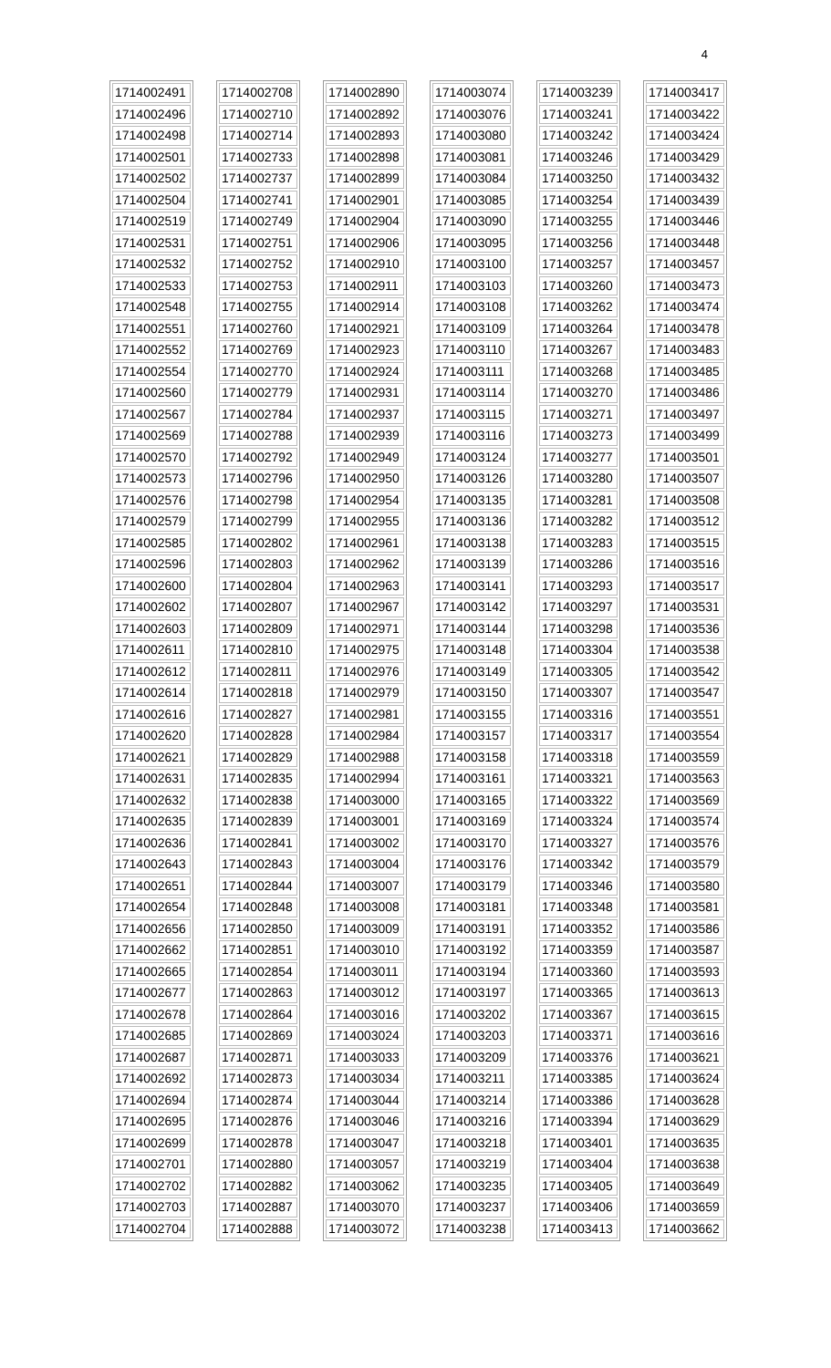4
| 1714002491 |
| 1714002496 |
| 1714002498 |
| 1714002501 |
| 1714002502 |
| 1714002504 |
| 1714002519 |
| 1714002531 |
| 1714002532 |
| 1714002533 |
| 1714002548 |
| 1714002551 |
| 1714002552 |
| 1714002554 |
| 1714002560 |
| 1714002567 |
| 1714002569 |
| 1714002570 |
| 1714002573 |
| 1714002576 |
| 1714002579 |
| 1714002585 |
| 1714002596 |
| 1714002600 |
| 1714002602 |
| 1714002603 |
| 1714002611 |
| 1714002612 |
| 1714002614 |
| 1714002616 |
| 1714002620 |
| 1714002621 |
| 1714002631 |
| 1714002632 |
| 1714002635 |
| 1714002636 |
| 1714002643 |
| 1714002651 |
| 1714002654 |
| 1714002656 |
| 1714002662 |
| 1714002665 |
| 1714002677 |
| 1714002678 |
| 1714002685 |
| 1714002687 |
| 1714002692 |
| 1714002694 |
| 1714002695 |
| 1714002699 |
| 1714002701 |
| 1714002702 |
| 1714002703 |
| 1714002704 |
| 1714002708 |
| 1714002710 |
| 1714002714 |
| 1714002733 |
| 1714002737 |
| 1714002741 |
| 1714002749 |
| 1714002751 |
| 1714002752 |
| 1714002753 |
| 1714002755 |
| 1714002760 |
| 1714002769 |
| 1714002770 |
| 1714002779 |
| 1714002784 |
| 1714002788 |
| 1714002792 |
| 1714002796 |
| 1714002798 |
| 1714002799 |
| 1714002802 |
| 1714002803 |
| 1714002804 |
| 1714002807 |
| 1714002809 |
| 1714002810 |
| 1714002811 |
| 1714002818 |
| 1714002827 |
| 1714002828 |
| 1714002829 |
| 1714002835 |
| 1714002838 |
| 1714002839 |
| 1714002841 |
| 1714002843 |
| 1714002844 |
| 1714002848 |
| 1714002850 |
| 1714002851 |
| 1714002854 |
| 1714002863 |
| 1714002864 |
| 1714002869 |
| 1714002871 |
| 1714002873 |
| 1714002874 |
| 1714002876 |
| 1714002878 |
| 1714002880 |
| 1714002882 |
| 1714002887 |
| 1714002888 |
| 1714002890 |
| 1714002892 |
| 1714002893 |
| 1714002898 |
| 1714002899 |
| 1714002901 |
| 1714002904 |
| 1714002906 |
| 1714002910 |
| 1714002911 |
| 1714002914 |
| 1714002921 |
| 1714002923 |
| 1714002924 |
| 1714002931 |
| 1714002937 |
| 1714002939 |
| 1714002949 |
| 1714002950 |
| 1714002954 |
| 1714002955 |
| 1714002961 |
| 1714002962 |
| 1714002963 |
| 1714002967 |
| 1714002971 |
| 1714002975 |
| 1714002976 |
| 1714002979 |
| 1714002981 |
| 1714002984 |
| 1714002988 |
| 1714002994 |
| 1714003000 |
| 1714003001 |
| 1714003002 |
| 1714003004 |
| 1714003007 |
| 1714003008 |
| 1714003009 |
| 1714003010 |
| 1714003011 |
| 1714003012 |
| 1714003016 |
| 1714003024 |
| 1714003033 |
| 1714003034 |
| 1714003044 |
| 1714003046 |
| 1714003047 |
| 1714003057 |
| 1714003062 |
| 1714003070 |
| 1714003072 |
| 1714003074 |
| 1714003076 |
| 1714003080 |
| 1714003081 |
| 1714003084 |
| 1714003085 |
| 1714003090 |
| 1714003095 |
| 1714003100 |
| 1714003103 |
| 1714003108 |
| 1714003109 |
| 1714003110 |
| 1714003111 |
| 1714003114 |
| 1714003115 |
| 1714003116 |
| 1714003124 |
| 1714003126 |
| 1714003135 |
| 1714003136 |
| 1714003138 |
| 1714003139 |
| 1714003141 |
| 1714003142 |
| 1714003144 |
| 1714003148 |
| 1714003149 |
| 1714003150 |
| 1714003155 |
| 1714003157 |
| 1714003158 |
| 1714003161 |
| 1714003165 |
| 1714003169 |
| 1714003170 |
| 1714003176 |
| 1714003179 |
| 1714003181 |
| 1714003191 |
| 1714003192 |
| 1714003194 |
| 1714003197 |
| 1714003202 |
| 1714003203 |
| 1714003209 |
| 1714003211 |
| 1714003214 |
| 1714003216 |
| 1714003218 |
| 1714003219 |
| 1714003235 |
| 1714003237 |
| 1714003238 |
| 1714003239 |
| 1714003241 |
| 1714003242 |
| 1714003246 |
| 1714003250 |
| 1714003254 |
| 1714003255 |
| 1714003256 |
| 1714003257 |
| 1714003260 |
| 1714003262 |
| 1714003264 |
| 1714003267 |
| 1714003268 |
| 1714003270 |
| 1714003271 |
| 1714003273 |
| 1714003277 |
| 1714003280 |
| 1714003281 |
| 1714003282 |
| 1714003283 |
| 1714003286 |
| 1714003293 |
| 1714003297 |
| 1714003298 |
| 1714003304 |
| 1714003305 |
| 1714003307 |
| 1714003316 |
| 1714003317 |
| 1714003318 |
| 1714003321 |
| 1714003322 |
| 1714003324 |
| 1714003327 |
| 1714003342 |
| 1714003346 |
| 1714003348 |
| 1714003352 |
| 1714003359 |
| 1714003360 |
| 1714003365 |
| 1714003367 |
| 1714003371 |
| 1714003376 |
| 1714003385 |
| 1714003386 |
| 1714003394 |
| 1714003401 |
| 1714003404 |
| 1714003405 |
| 1714003406 |
| 1714003413 |
| 1714003417 |
| 1714003422 |
| 1714003424 |
| 1714003429 |
| 1714003432 |
| 1714003439 |
| 1714003446 |
| 1714003448 |
| 1714003457 |
| 1714003473 |
| 1714003474 |
| 1714003478 |
| 1714003483 |
| 1714003485 |
| 1714003486 |
| 1714003497 |
| 1714003499 |
| 1714003501 |
| 1714003507 |
| 1714003508 |
| 1714003512 |
| 1714003515 |
| 1714003516 |
| 1714003517 |
| 1714003531 |
| 1714003536 |
| 1714003538 |
| 1714003542 |
| 1714003547 |
| 1714003551 |
| 1714003554 |
| 1714003559 |
| 1714003563 |
| 1714003569 |
| 1714003574 |
| 1714003576 |
| 1714003579 |
| 1714003580 |
| 1714003581 |
| 1714003586 |
| 1714003587 |
| 1714003593 |
| 1714003613 |
| 1714003615 |
| 1714003616 |
| 1714003621 |
| 1714003624 |
| 1714003628 |
| 1714003629 |
| 1714003635 |
| 1714003638 |
| 1714003649 |
| 1714003659 |
| 1714003662 |